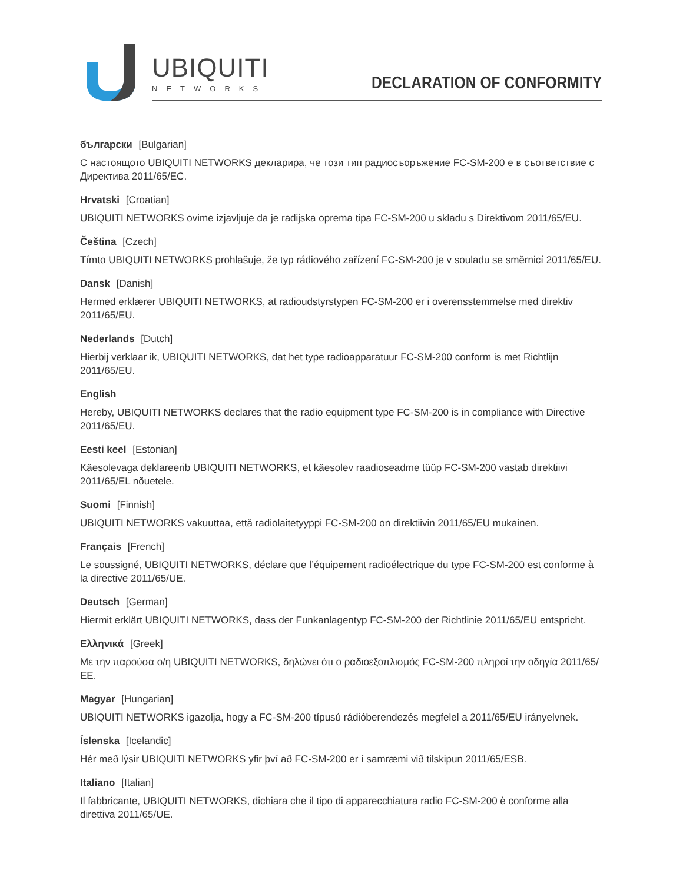UBIQUITI
NETWORKS
DECLARATION OF CONFORMITY
български [Bulgarian]
С настоящото UBIQUITI NETWORKS декларира, че този тип радиосъоръжение FC-SM-200 е в съответствие с Директива 2011/65/ЕС.
Hrvatski [Croatian]
UBIQUITI NETWORKS ovime izjavljuje da je radijska oprema tipa FC-SM-200 u skladu s Direktivom 2011/65/EU.
Čeština [Czech]
Tímto UBIQUITI NETWORKS prohlašuje, že typ rádiového zařízení FC-SM-200 je v souladu se směrnicí 2011/65/EU.
Dansk [Danish]
Hermed erklærer UBIQUITI NETWORKS, at radioudstyrstypen FC-SM-200 er i overensstemmelse med direktiv 2011/65/EU.
Nederlands [Dutch]
Hierbij verklaar ik, UBIQUITI NETWORKS, dat het type radioapparatuur FC-SM-200 conform is met Richtlijn 2011/65/EU.
English
Hereby, UBIQUITI NETWORKS declares that the radio equipment type FC-SM-200 is in compliance with Directive 2011/65/EU.
Eesti keel [Estonian]
Käesolevaga deklareerib UBIQUITI NETWORKS, et käesolev raadioseadme tüüp FC-SM-200 vastab direktiivi 2011/65/EL nõuetele.
Suomi [Finnish]
UBIQUITI NETWORKS vakuuttaa, että radiolaitetyyppi FC-SM-200 on direktiivin 2011/65/EU mukainen.
Français [French]
Le soussigné, UBIQUITI NETWORKS, déclare que l’équipement radioélectrique du type FC-SM-200 est conforme à la directive 2011/65/UE.
Deutsch [German]
Hiermit erklärt UBIQUITI NETWORKS, dass der Funkanlagentyp FC-SM-200 der Richtlinie 2011/65/EU entspricht.
Ελληνικά [Greek]
Με την παρούσα ο/η UBIQUITI NETWORKS, δηλώνει ότι ο ραδιοεξοπλισμός FC-SM-200 πληροί την οδηγία 2011/65/ΕΕ.
Magyar [Hungarian]
UBIQUITI NETWORKS igazolja, hogy a FC-SM-200 típusú rádióberendezés megfelel a 2011/65/EU irányelvnek.
Íslenska [Icelandic]
Hér með lýsir UBIQUITI NETWORKS yfir því að FC-SM-200 er í samræmi við tilskipun 2011/65/ESB.
Italiano [Italian]
Il fabbricante, UBIQUITI NETWORKS, dichiara che il tipo di apparecchiatura radio FC-SM-200 è conforme alla direttiva 2011/65/UE.